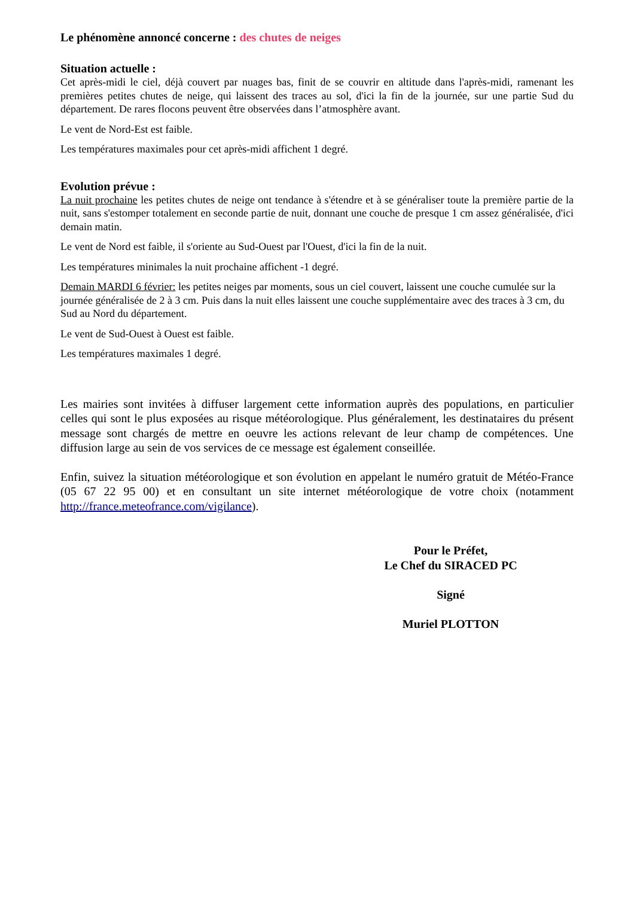Le phénomène annoncé concerne : des chutes de neiges
Situation actuelle :
Cet après-midi le ciel, déjà couvert par nuages bas, finit de se couvrir en altitude dans l'après-midi, ramenant les premières petites chutes de neige, qui laissent des traces au sol, d'ici la fin de la journée, sur une partie Sud du département. De rares flocons peuvent être observées dans l’atmosphère avant.
Le vent de Nord-Est est faible.
Les températures maximales pour cet après-midi affichent 1 degré.
Evolution prévue :
La nuit prochaine les petites chutes de neige ont tendance à s'étendre et à se généraliser toute la première partie de la nuit, sans s'estomper totalement en seconde partie de nuit, donnant une couche de presque 1 cm assez généralisée, d'ici demain matin.
Le vent de Nord est faible, il s'oriente au Sud-Ouest par l'Ouest, d'ici la fin de la nuit.
Les températures minimales la nuit prochaine affichent -1 degré.
Demain MARDI 6 février: les petites neiges par moments, sous un ciel couvert, laissent une couche cumulée sur la journée généralisée de 2 à 3 cm. Puis dans la nuit elles laissent une couche supplémentaire avec des traces à 3 cm, du Sud au Nord du département.
Le vent de Sud-Ouest à Ouest est faible.
Les températures maximales 1 degré.
Les mairies sont invitées à diffuser largement cette information auprès des populations, en particulier celles qui sont le plus exposées au risque météorologique. Plus généralement, les destinataires du présent message sont chargés de mettre en oeuvre les actions relevant de leur champ de compétences. Une diffusion large au sein de vos services de ce message est également conseillée.
Enfin, suivez la situation météorologique et son évolution en appelant le numéro gratuit de Météo-France (05 67 22 95 00) et en consultant un site internet météorologique de votre choix (notamment http://france.meteofrance.com/vigilance).
Pour le Préfet,
Le Chef du SIRACED PC
Signé
Muriel PLOTTON